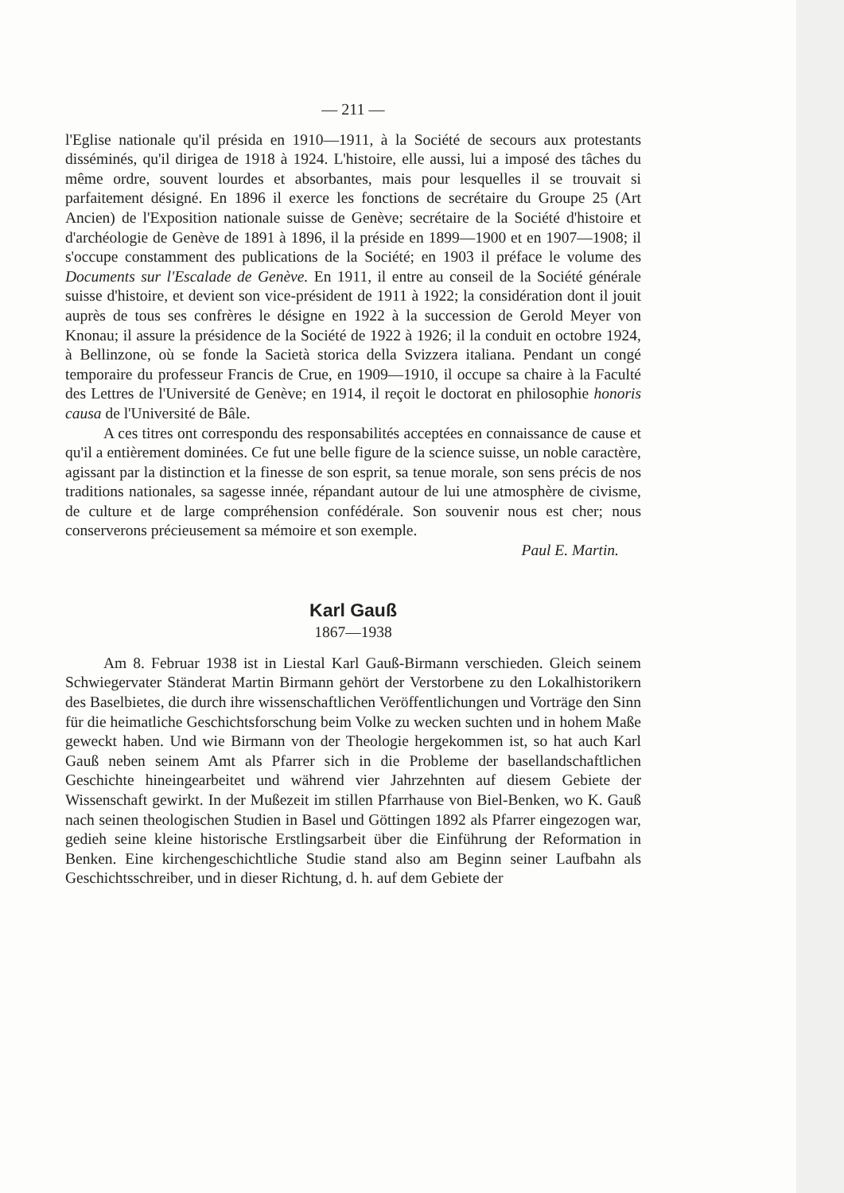— 211 —
l'Eglise nationale qu'il présida en 1910—1911, à la Société de secours aux protestants disséminés, qu'il dirigea de 1918 à 1924. L'histoire, elle aussi, lui a imposé des tâches du même ordre, souvent lourdes et absorbantes, mais pour lesquelles il se trouvait si parfaitement désigné. En 1896 il exerce les fonctions de secrétaire du Groupe 25 (Art Ancien) de l'Exposition nationale suisse de Genève; secrétaire de la Société d'histoire et d'archéologie de Genève de 1891 à 1896, il la préside en 1899—1900 et en 1907—1908; il s'occupe constamment des publications de la Société; en 1903 il préface le volume des Documents sur l'Escalade de Genève. En 1911, il entre au conseil de la Société générale suisse d'histoire, et devient son vice-président de 1911 à 1922; la considération dont il jouit auprès de tous ses confrères le désigne en 1922 à la succession de Gerold Meyer von Knonau; il assure la présidence de la Société de 1922 à 1926; il la conduit en octobre 1924, à Bellinzone, où se fonde la Sacietà storica della Svizzera italiana. Pendant un congé temporaire du professeur Francis de Crue, en 1909—1910, il occupe sa chaire à la Faculté des Lettres de l'Université de Genève; en 1914, il reçoit le doctorat en philosophie honoris causa de l'Université de Bâle.
A ces titres ont correspondu des responsabilités acceptées en connaissance de cause et qu'il a entièrement dominées. Ce fut une belle figure de la science suisse, un noble caractère, agissant par la distinction et la finesse de son esprit, sa tenue morale, son sens précis de nos traditions nationales, sa sagesse innée, répandant autour de lui une atmosphère de civisme, de culture et de large compréhension confédérale. Son souvenir nous est cher; nous conserverons précieusement sa mémoire et son exemple.
Paul E. Martin.
Karl Gauß
1867—1938
Am 8. Februar 1938 ist in Liestal Karl Gauß-Birmann verschieden. Gleich seinem Schwiegervater Ständerat Martin Birmann gehört der Verstorbene zu den Lokalhistorikern des Baselbietes, die durch ihre wissenschaftlichen Veröffentlichungen und Vorträge den Sinn für die heimatliche Geschichtsforschung beim Volke zu wecken suchten und in hohem Maße geweckt haben. Und wie Birmann von der Theologie hergekommen ist, so hat auch Karl Gauß neben seinem Amt als Pfarrer sich in die Probleme der basellandschaftlichen Geschichte hineingearbeitet und während vier Jahrzehnten auf diesem Gebiete der Wissenschaft gewirkt. In der Mußezeit im stillen Pfarrhause von Biel-Benken, wo K. Gauß nach seinen theologischen Studien in Basel und Göttingen 1892 als Pfarrer eingezogen war, gedieh seine kleine historische Erstlingsarbeit über die Einführung der Reformation in Benken. Eine kirchengeschichtliche Studie stand also am Beginn seiner Laufbahn als Geschichtsschreiber, und in dieser Richtung, d. h. auf dem Gebiete der